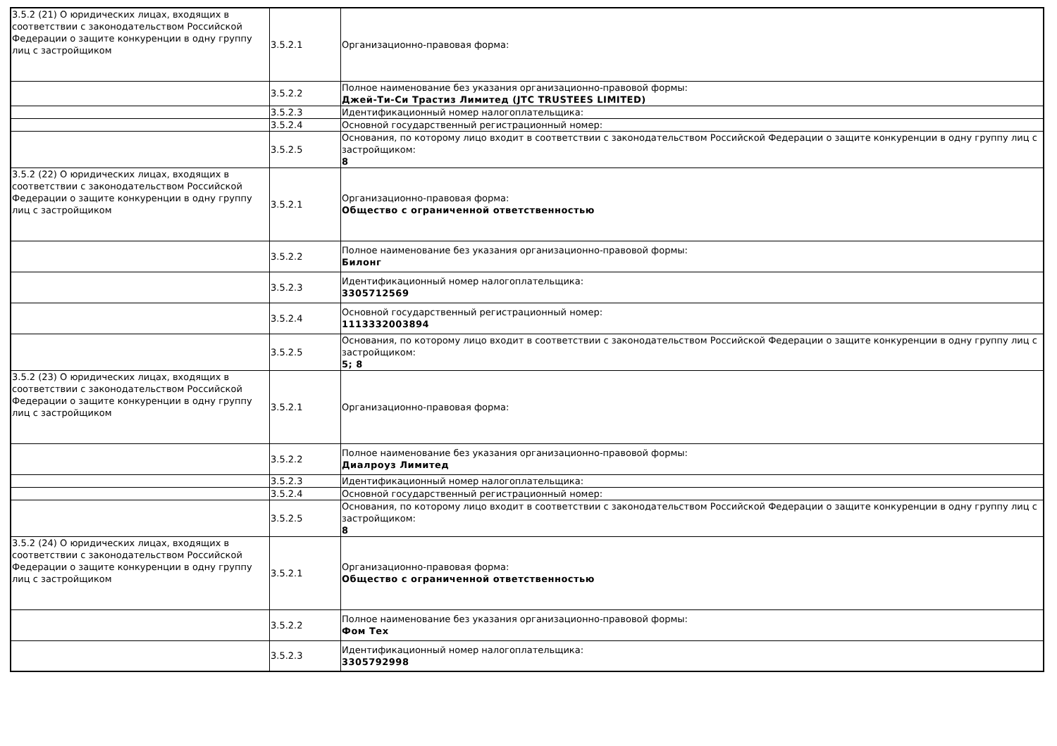| 3.5.2 (21) О юридических лицах, входящих в соответствии с законодательством Российской Федерации о защите конкуренции в одну группу лиц с застройщиком | 3.5.2.1 | Организационно-правовая форма: |
| | 3.5.2.2 | Полное наименование без указания организационно-правовой формы: Джей-Ти-Си Трастиз Лимитед (JTC TRUSTEES LIMITED) |
| | 3.5.2.3 | Идентификационный номер налогоплательщика: |
| | 3.5.2.4 | Основной государственный регистрационный номер: |
| | 3.5.2.5 | Основания, по которому лицо входит в соответствии с законодательством Российской Федерации о защите конкуренции в одну группу лиц с застройщиком: 8 |
| 3.5.2 (22) О юридических лицах, входящих в соответствии с законодательством Российской Федерации о защите конкуренции в одну группу лиц с застройщиком | 3.5.2.1 | Организационно-правовая форма: Общество с ограниченной ответственностью |
| | 3.5.2.2 | Полное наименование без указания организационно-правовой формы: Билонг |
| | 3.5.2.3 | Идентификационный номер налогоплательщика: 3305712569 |
| | 3.5.2.4 | Основной государственный регистрационный номер: 1113332003894 |
| | 3.5.2.5 | Основания, по которому лицо входит в соответствии с законодательством Российской Федерации о защите конкуренции в одну группу лиц с застройщиком: 5; 8 |
| 3.5.2 (23) О юридических лицах, входящих в соответствии с законодательством Российской Федерации о защите конкуренции в одну группу лиц с застройщиком | 3.5.2.1 | Организационно-правовая форма: |
| | 3.5.2.2 | Полное наименование без указания организационно-правовой формы: Диалроуз Лимитед |
| | 3.5.2.3 | Идентификационный номер налогоплательщика: |
| | 3.5.2.4 | Основной государственный регистрационный номер: |
| | 3.5.2.5 | Основания, по которому лицо входит в соответствии с законодательством Российской Федерации о защите конкуренции в одну группу лиц с застройщиком: 8 |
| 3.5.2 (24) О юридических лицах, входящих в соответствии с законодательством Российской Федерации о защите конкуренции в одну группу лиц с застройщиком | 3.5.2.1 | Организационно-правовая форма: Общество с ограниченной ответственностью |
| | 3.5.2.2 | Полное наименование без указания организационно-правовой формы: Фом Тех |
| | 3.5.2.3 | Идентификационный номер налогоплательщика: 3305792998 |